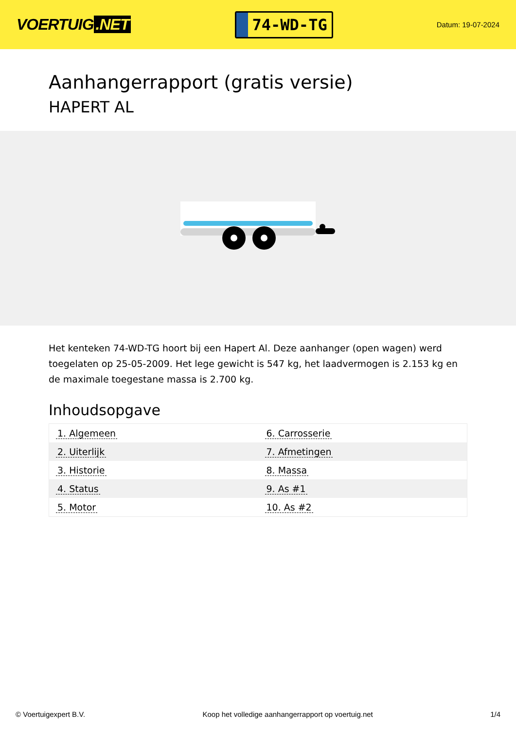VOERTUIG.NET
74-WD-TG
Datum: 19-07-2024
Aanhangerrapport (gratis versie)
HAPERT AL
Het kenteken 74-WD-TG hoort bij een Hapert Al. Deze aanhanger (open wagen) werd toegelaten op 25-05-2009. Het lege gewicht is 547 kg, het laadvermogen is 2.153 kg en de maximale toegestane massa is 2.700 kg.
Inhoudsopgave
| 1. Algemeen | 6. Carrosserie |
| 2. Uiterlijk | 7. Afmetingen |
| 3. Historie | 8. Massa |
| 4. Status | 9. As #1 |
| 5. Motor | 10. As #2 |
© Voertuigexpert B.V. Koop het volledige aanhangerrapport op voertuig.net
1/4